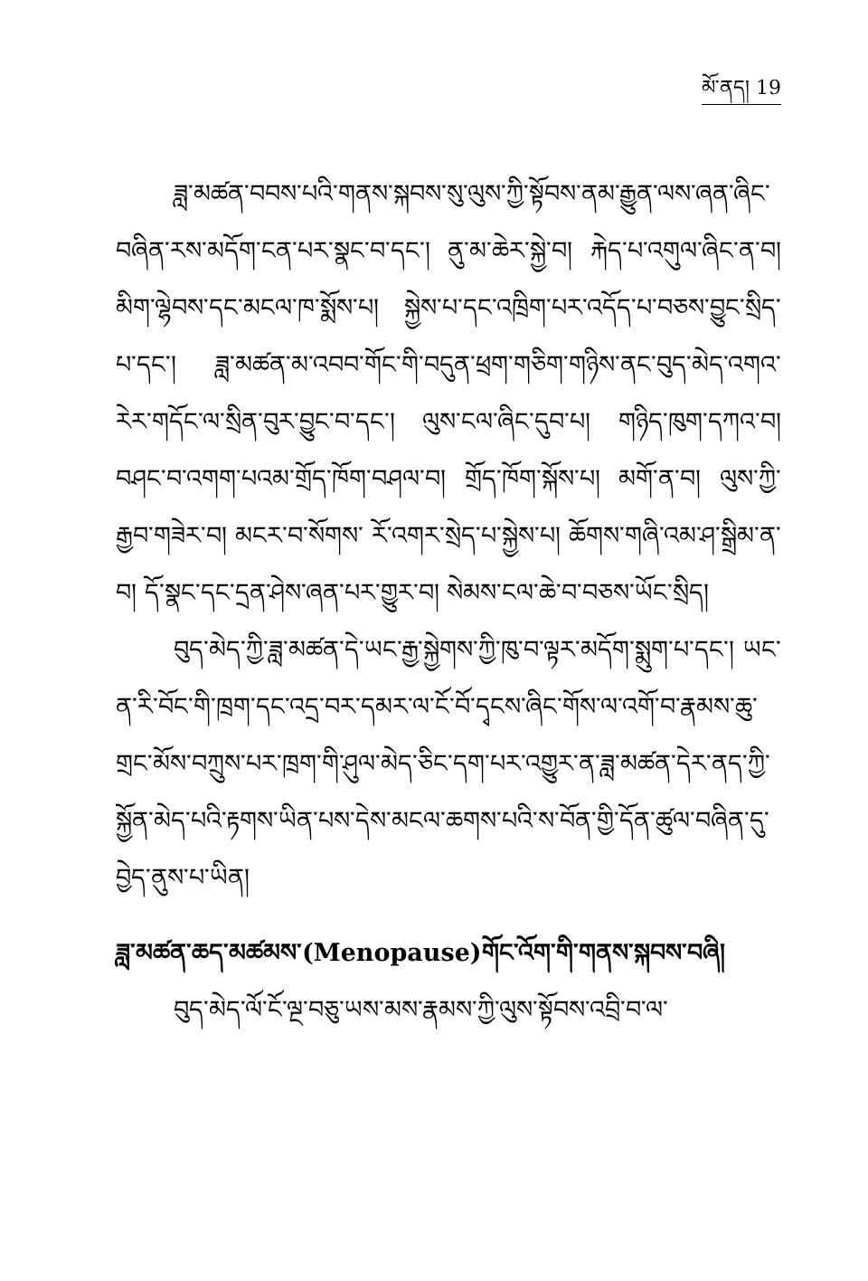མོ་ནད། 19
ཟླ་མཚན་བབས་པའི་གནས་སྐབས་སུ་ལུས་ཀྱི་སྟོབས་ནམ་རྒྱུན་ལས་ཞན་ཞིང་བཞིན་རས་མདོག་ངན་པར་སྣང་བ་དང་། ནུ་མ་ཆེར་སྐྱེ་བ། རྐེད་པ་འགུལ་ཞིང་ན་བ། མིག་ལྷེབས་དང་མངལ་ཁ་སྨོས་པ། སྐྱེས་པ་དང་འཁྲིག་པར་འདོད་པ་བཅས་བྱུང་སྲིད་པ་དང་། ཟླ་མཚན་མ་འབབ་གོང་གི་བདུན་ཕྲག་གཅིག་གཉིས་ནང་བུད་མེད་འགའ་རེར་གདོང་ལ་སྲིན་བུར་བྱུང་བ་དང་། ལུས་ངལ་ཞིང་དུབ་པ། གཉིད་ཁུག་དཀའ་བ། བཤང་བ་འགག་པའམ་གྲོད་ཁོག་བཤལ་བ། གྲོད་ཁོག་སྐོས་པ། མགོ་ན་བ། ལུས་ཀྱི་རྒྱབ་གཟེར་བ། མངར་བ་སོགས་ རོ་འགར་སྲེད་པ་སྐྱེས་པ། ཆོགས་གཞི་འམ་ཤ་སྒྲིམ་ན་བ། དོ་སྣང་དང་དྲན་ཤེས་ཞན་པར་གྱུར་བ། སེམས་ངལ་ཆེ་བ་བཅས་ཡོང་སྲིད།
བུད་མེད་ཀྱི་ཟླ་མཚན་དེ་ཡང་རྒྱ་སྐྱེགས་ཀྱི་ཁུ་བ་ལྟར་མདོག་སྨུག་པ་དང་། ཡང་ན་རི་བོང་གི་ཁྲག་དང་འདྲ་བར་དམར་ལ་ངོ་བོ་དྭངས་ཞིང་གོས་ལ་འགོ་བ་རྣམས་ཆུ་གྲང་མོས་བཀྲུས་པར་ཁྲག་གི་ཤུལ་མེད་ཅིང་དག་པར་འགྱུར་ན་ཟླ་མཚན་དེར་ནད་ཀྱི་སྐྱོན་མེད་པའི་རྟགས་ཡིན་པས་དེས་མངལ་ཆགས་པའི་ས་བོན་གྱི་དོན་ཚུལ་བཞིན་དུ་བྱེད་ནུས་པ་ཡིན།
ཟླ་མཚན་ཆད་མཚམས་(Menopause)གོང་འོག་གི་གནས་སྐབས་བཞི།
བུད་མེད་ལོ་ངོ་ལྔ་བཅུ་ཡས་མས་རྣམས་ཀྱི་ལུས་སྟོབས་འབྲི་བ་ལ་